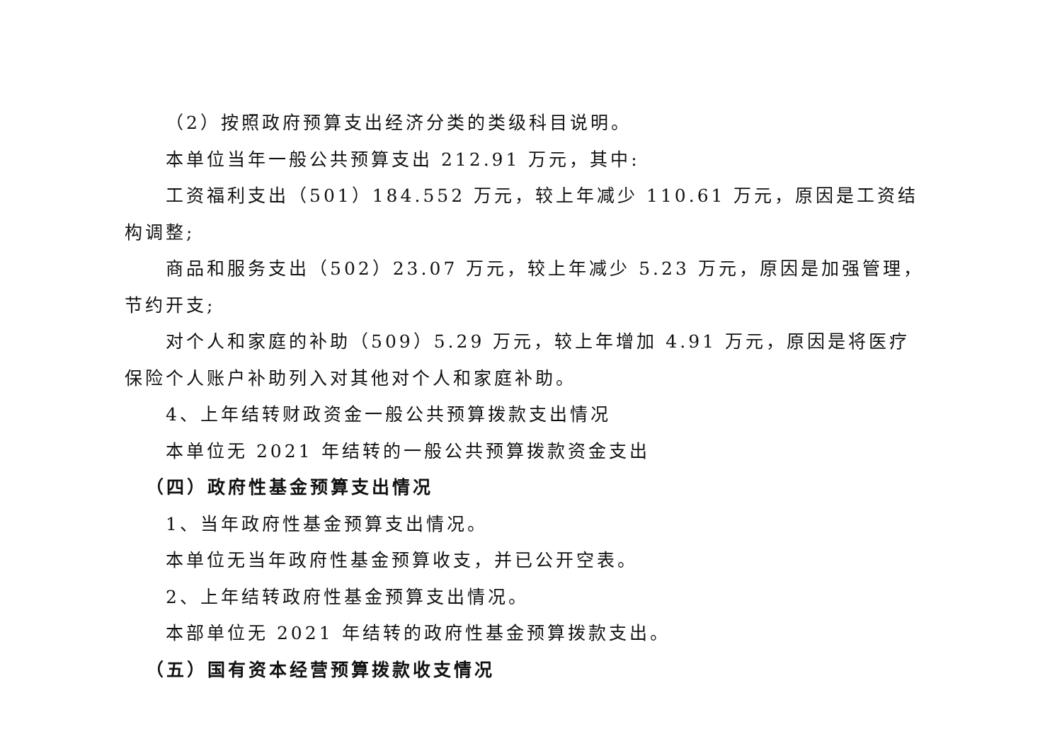（2）按照政府预算支出经济分类的类级科目说明。
本单位当年一般公共预算支出 212.91 万元，其中:
工资福利支出（501）184.552 万元，较上年减少 110.61 万元，原因是工资结构调整;
商品和服务支出（502）23.07 万元，较上年减少 5.23 万元，原因是加强管理，节约开支;
对个人和家庭的补助（509）5.29 万元，较上年增加 4.91 万元，原因是将医疗保险个人账户补助列入对其他对个人和家庭补助。
4、上年结转财政资金一般公共预算拨款支出情况
本单位无 2021 年结转的一般公共预算拨款资金支出
（四）政府性基金预算支出情况
1、当年政府性基金预算支出情况。
本单位无当年政府性基金预算收支，并已公开空表。
2、上年结转政府性基金预算支出情况。
本部单位无 2021 年结转的政府性基金预算拨款支出。
（五）国有资本经营预算拨款收支情况